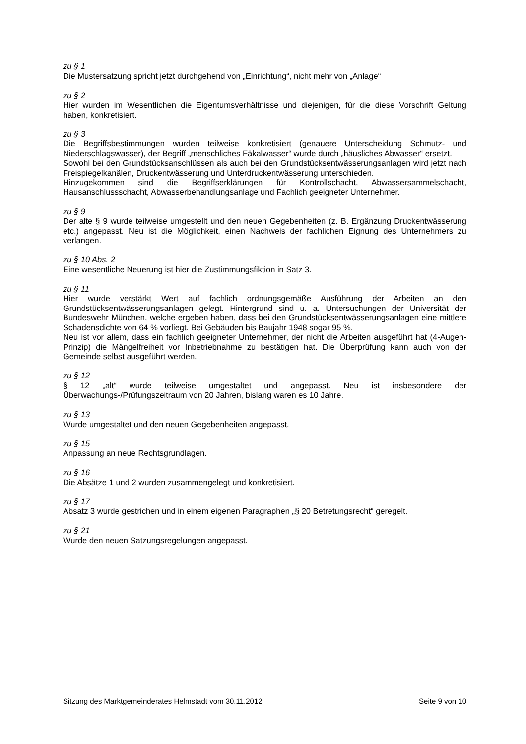zu § 1
Die Mustersatzung spricht jetzt durchgehend von „Einrichtung“, nicht mehr von „Anlage“
zu § 2
Hier wurden im Wesentlichen die Eigentumsverhältnisse und diejenigen, für die diese Vorschrift Geltung haben, konkretisiert.
zu § 3
Die Begriffsbestimmungen wurden teilweise konkretisiert (genauere Unterscheidung Schmutz- und Niederschlagswasser), der Begriff „menschliches Fäkalwasser“ wurde durch „häusliches Abwasser“ ersetzt.
Sowohl bei den Grundstücksanschlüssen als auch bei den Grundstücksentwässerungsanlagen wird jetzt nach Freispiegelkanälen, Druckentwässerung und Unterdruckentwässerung unterschieden.
Hinzugekommen sind die Begriffserklärungen für Kontrollschacht, Abwassersammelschacht, Hausanschlussschacht, Abwasserbehandlungsanlage und Fachlich geeigneter Unternehmer.
zu § 9
Der alte § 9 wurde teilweise umgestellt und den neuen Gegebenheiten (z. B. Ergänzung Druckentwässerung etc.) angepasst. Neu ist die Möglichkeit, einen Nachweis der fachlichen Eignung des Unternehmers zu verlangen.
zu § 10 Abs. 2
Eine wesentliche Neuerung ist hier die Zustimmungsfiktion in Satz 3.
zu § 11
Hier wurde verstärkt Wert auf fachlich ordnungsgemäße Ausführung der Arbeiten an den Grundstücksentwässerungsanlagen gelegt. Hintergrund sind u. a. Untersuchungen der Universität der Bundeswehr München, welche ergeben haben, dass bei den Grundstücksentwässerungsanlagen eine mittlere Schadensdichte von 64 % vorliegt. Bei Gebäuden bis Baujahr 1948 sogar 95 %.
Neu ist vor allem, dass ein fachlich geeigneter Unternehmer, der nicht die Arbeiten ausgeführt hat (4-Augen-Prinzip) die Mängelfreiheit vor Inbetriebnahme zu bestätigen hat. Die Überprüfung kann auch von der Gemeinde selbst ausgeführt werden.
zu § 12
§ 12 „alt“ wurde teilweise umgestaltet und angepasst. Neu ist insbesondere der Überwachungs-/Prüfungszeitraum von 20 Jahren, bislang waren es 10 Jahre.
zu § 13
Wurde umgestaltet und den neuen Gegebenheiten angepasst.
zu § 15
Anpassung an neue Rechtsgrundlagen.
zu § 16
Die Absätze 1 und 2 wurden zusammengelegt und konkretisiert.
zu § 17
Absatz 3 wurde gestrichen und in einem eigenen Paragraphen „§ 20 Betretungsrecht“ geregelt.
zu § 21
Wurde den neuen Satzungsregelungen angepasst.
Sitzung des Marktgemeinderates Helmstadt vom 30.11.2012 Seite 9 von 10